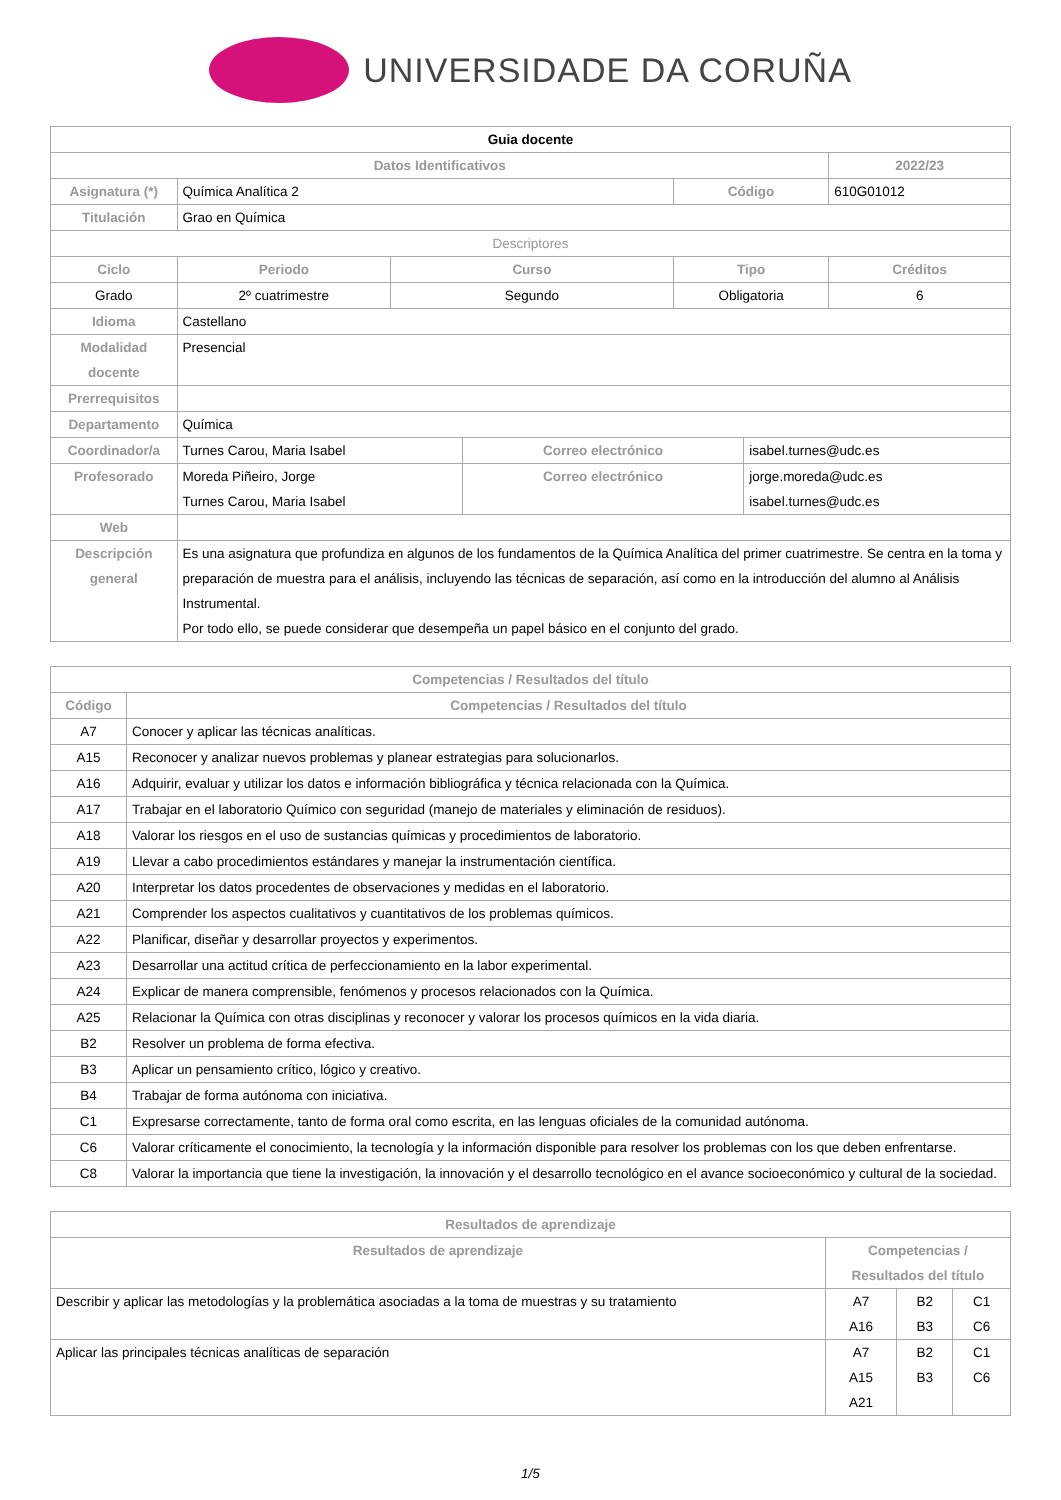UNIVERSIDADE DA CORUÑA
| Guia docente | | | | | | |
| Datos Identificativos | | | | | | 2022/23 |
| Asignatura (*) | Química Analítica 2 | | | Código | | 610G01012 |
| Titulación | Grao en Química | | | | | |
| Descriptores | | | | | | |
| Ciclo | Periodo | Curso | | Tipo | | Créditos |
| Grado | 2º cuatrimestre | Segundo | | Obligatoria | | 6 |
| Idioma | Castellano | | | | | |
| Modalidad docente | Presencial | | | | | |
| Prerrequisitos | | | | | | |
| Departamento | Química | | | | | |
| Coordinador/a | Turnes Carou, Maria Isabel | | Correo electrónico | | isabel.turnes@udc.es | |
| Profesorado | Moreda Piñeiro, Jorge Turnes Carou, Maria Isabel | | Correo electrónico | | jorge.moreda@udc.es isabel.turnes@udc.es | |
| Web | | | | | | |
| Descripción general | Es una asignatura que profundiza en algunos de los fundamentos de la Química Analítica del primer cuatrimestre. Se centra en la toma y preparación de muestra para el análisis, incluyendo las técnicas de separación, así como en la introducción del alumno al Análisis Instrumental. Por todo ello, se puede considerar que desempeña un papel básico en el conjunto del grado. | | | | | |
| Competencias / Resultados del título | |
| --- | --- |
| Código | Competencias / Resultados del título |
| A7 | Conocer y aplicar las técnicas analíticas. |
| A15 | Reconocer y analizar nuevos problemas y planear estrategias para solucionarlos. |
| A16 | Adquirir, evaluar y utilizar los datos e información bibliográfica y técnica relacionada con la Química. |
| A17 | Trabajar en el laboratorio Químico con seguridad (manejo de materiales y eliminación de residuos). |
| A18 | Valorar los riesgos en el uso de sustancias químicas y procedimientos de laboratorio. |
| A19 | Llevar a cabo procedimientos estándares y manejar la instrumentación científica. |
| A20 | Interpretar los datos procedentes de observaciones y medidas en el laboratorio. |
| A21 | Comprender los aspectos cualitativos y cuantitativos de los problemas químicos. |
| A22 | Planificar, diseñar y desarrollar proyectos y experimentos. |
| A23 | Desarrollar una actitud crítica de perfeccionamiento en la labor experimental. |
| A24 | Explicar de manera comprensible, fenómenos y procesos relacionados con la Química. |
| A25 | Relacionar la Química con otras disciplinas y reconocer y valorar los procesos químicos en la vida diaria. |
| B2 | Resolver un problema de forma efectiva. |
| B3 | Aplicar un pensamiento crítico, lógico y creativo. |
| B4 | Trabajar de forma autónoma con iniciativa. |
| C1 | Expresarse correctamente, tanto de forma oral como escrita, en las lenguas oficiales de la comunidad autónoma. |
| C6 | Valorar críticamente el conocimiento, la tecnología y la información disponible para resolver los problemas con los que deben enfrentarse. |
| C8 | Valorar la importancia que tiene la investigación, la innovación y el desarrollo tecnológico en el avance socioeconómico y cultural de la sociedad. |
| Resultados de aprendizaje | | | |
| --- | --- | --- | --- |
| Resultados de aprendizaje | Competencias / Resultados del título | | |
| Describir y aplicar las metodologías y la problemática asociadas a la toma de muestras y su tratamiento | A7 A16 | B2 B3 | C1 C6 |
| Aplicar las principales técnicas analíticas de separación | A7 A15 A21 | B2 B3 | C1 C6 |
1/5